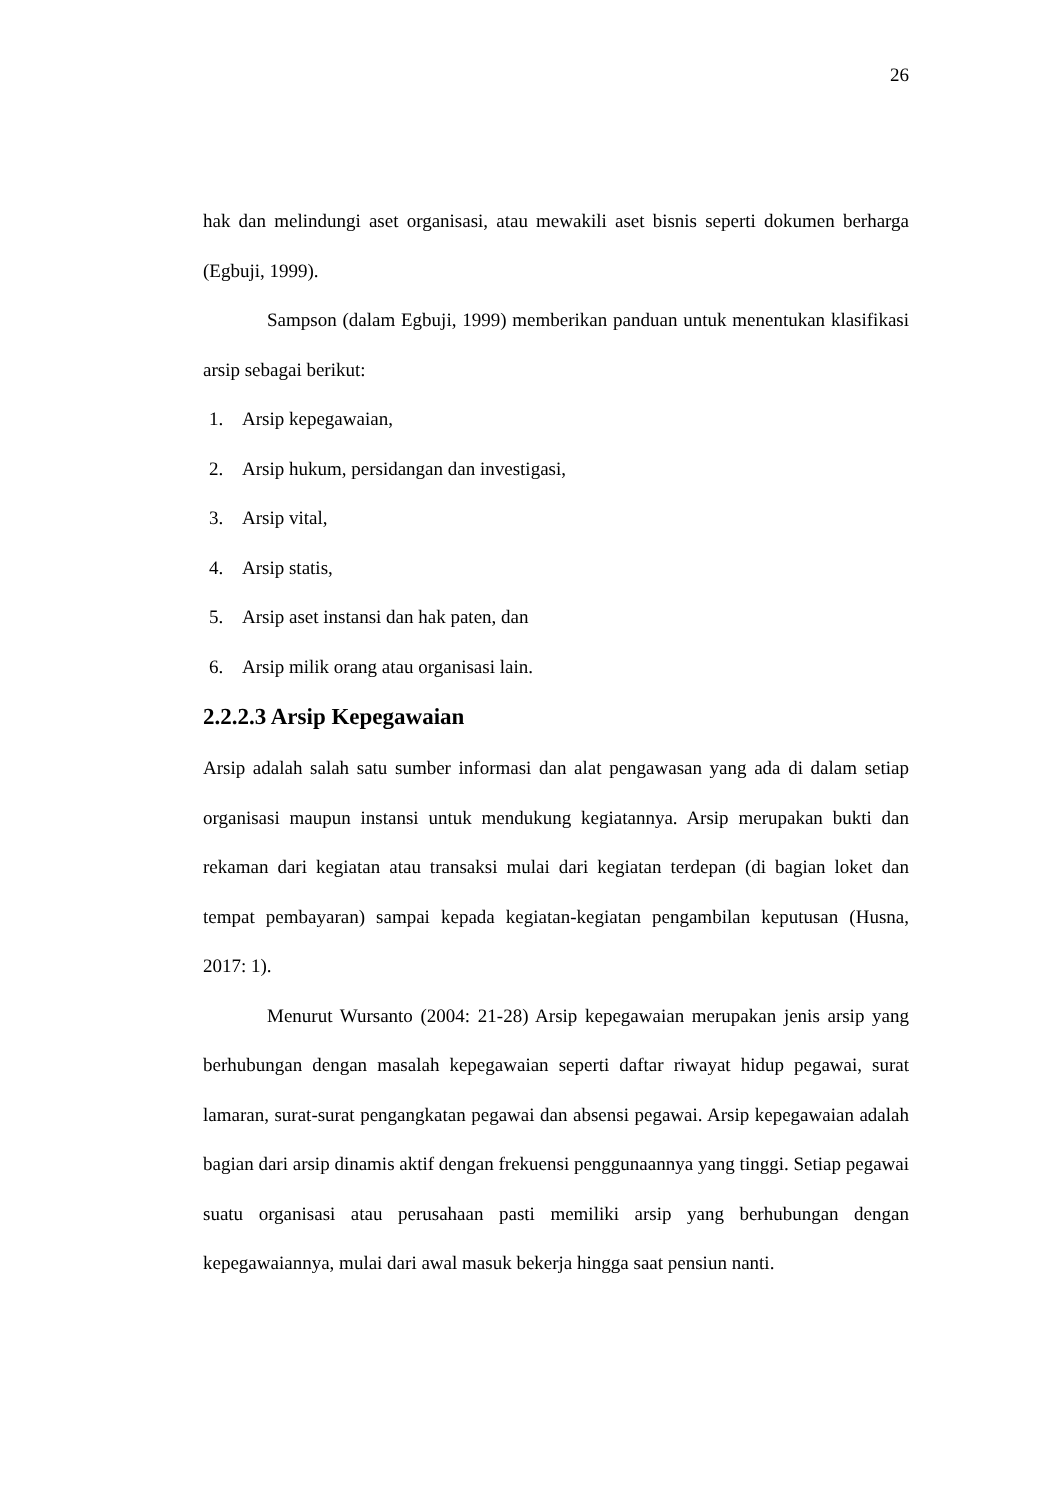26
hak dan melindungi aset organisasi, atau mewakili aset bisnis seperti dokumen berharga (Egbuji, 1999).
Sampson (dalam Egbuji, 1999) memberikan panduan untuk menentukan klasifikasi arsip sebagai berikut:
1. Arsip kepegawaian,
2. Arsip hukum, persidangan dan investigasi,
3. Arsip vital,
4. Arsip statis,
5. Arsip aset instansi dan hak paten, dan
6. Arsip milik orang atau organisasi lain.
2.2.2.3 Arsip Kepegawaian
Arsip adalah salah satu sumber informasi dan alat pengawasan yang ada di dalam setiap organisasi maupun instansi untuk mendukung kegiatannya. Arsip merupakan bukti dan rekaman dari kegiatan atau transaksi mulai dari kegiatan terdepan (di bagian loket dan tempat pembayaran) sampai kepada kegiatan-kegiatan pengambilan keputusan (Husna, 2017: 1).
Menurut Wursanto (2004: 21-28) Arsip kepegawaian merupakan jenis arsip yang berhubungan dengan masalah kepegawaian seperti daftar riwayat hidup pegawai, surat lamaran, surat-surat pengangkatan pegawai dan absensi pegawai. Arsip kepegawaian adalah bagian dari arsip dinamis aktif dengan frekuensi penggunaannya yang tinggi. Setiap pegawai suatu organisasi atau perusahaan pasti memiliki arsip yang berhubungan dengan kepegawaiannya, mulai dari awal masuk bekerja hingga saat pensiun nanti.